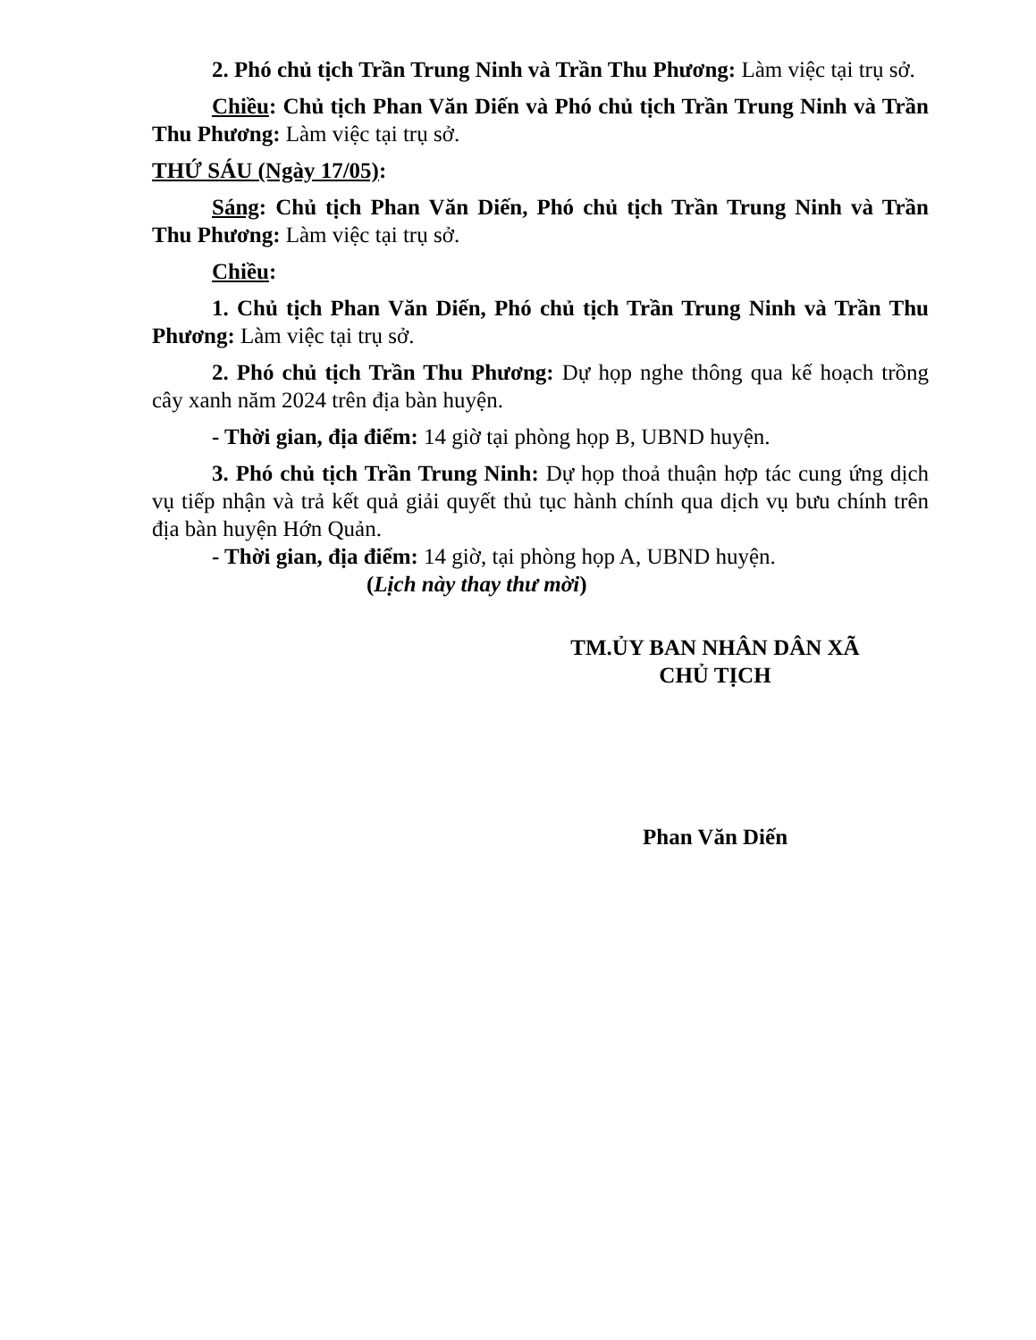2. Phó chủ tịch Trần Trung Ninh và Trần Thu Phương: Làm việc tại trụ sở.
Chiều: Chủ tịch Phan Văn Diến và Phó chủ tịch Trần Trung Ninh và Trần Thu Phương: Làm việc tại trụ sở.
THỨ SÁU (Ngày 17/05):
Sáng: Chủ tịch Phan Văn Diến, Phó chủ tịch Trần Trung Ninh và Trần Thu Phương: Làm việc tại trụ sở.
Chiều:
1. Chủ tịch Phan Văn Diến, Phó chủ tịch Trần Trung Ninh và Trần Thu Phương: Làm việc tại trụ sở.
2. Phó chủ tịch Trần Thu Phương: Dự họp nghe thông qua kế hoạch trồng cây xanh năm 2024 trên địa bàn huyện.
- Thời gian, địa điểm: 14 giờ tại phòng họp B, UBND huyện.
3. Phó chủ tịch Trần Trung Ninh: Dự họp thoả thuận hợp tác cung ứng dịch vụ tiếp nhận và trả kết quả giải quyết thủ tục hành chính qua dịch vụ bưu chính trên địa bàn huyện Hớn Quản.
- Thời gian, địa điểm: 14 giờ, tại phòng họp A, UBND huyện.
(Lịch này thay thư mời)
TM.ỦY BAN NHÂN DÂN XÃ
CHỦ TỊCH
Phan Văn Diến